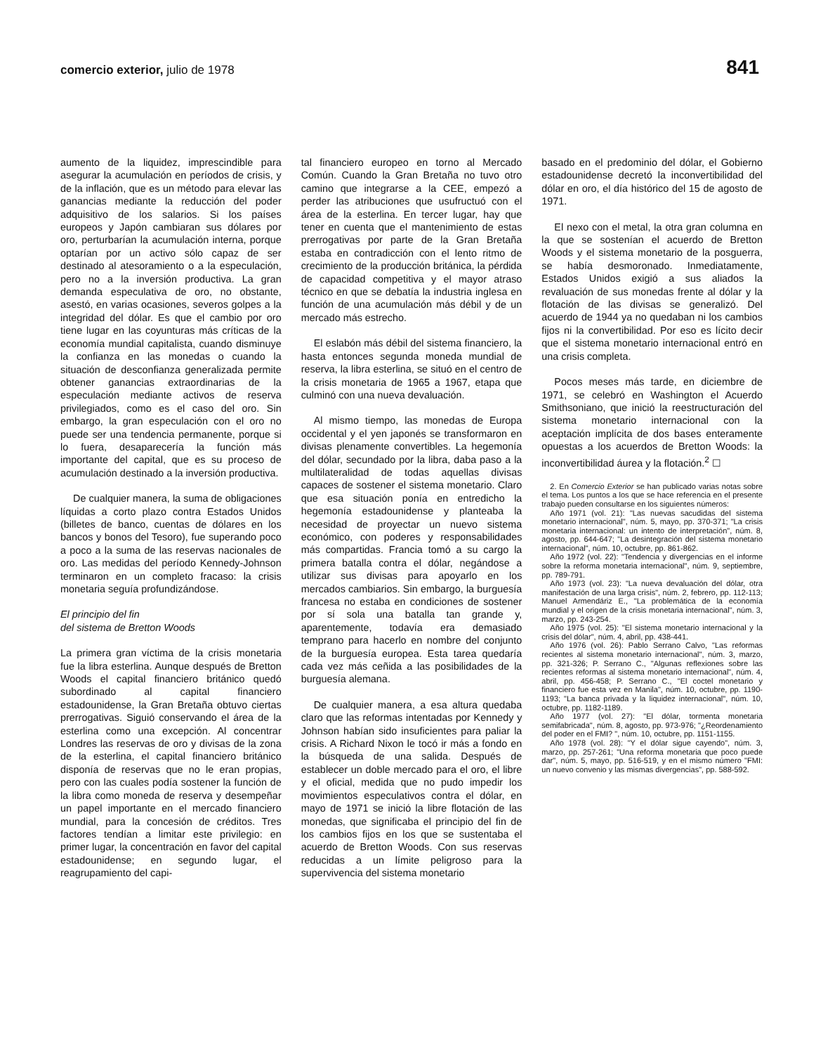comercio exterior, julio de 1978 841
aumento de la liquidez, imprescindible para asegurar la acumulación en períodos de crisis, y de la inflación, que es un método para elevar las ganancias mediante la reducción del poder adquisitivo de los salarios. Si los países europeos y Japón cambiaran sus dólares por oro, perturbarían la acumulación interna, porque optarían por un activo sólo capaz de ser destinado al atesoramiento o a la especulación, pero no a la inversión productiva. La gran demanda especulativa de oro, no obstante, asestó, en varias ocasiones, severos golpes a la integridad del dólar. Es que el cambio por oro tiene lugar en las coyunturas más críticas de la economía mundial capitalista, cuando disminuye la confianza en las monedas o cuando la situación de desconfianza generalizada permite obtener ganancias extraordinarias de la especulación mediante activos de reserva privilegiados, como es el caso del oro. Sin embargo, la gran especulación con el oro no puede ser una tendencia permanente, porque si lo fuera, desaparecería la función más importante del capital, que es su proceso de acumulación destinado a la inversión productiva.
De cualquier manera, la suma de obligaciones líquidas a corto plazo contra Estados Unidos (billetes de banco, cuentas de dólares en los bancos y bonos del Tesoro), fue superando poco a poco a la suma de las reservas nacionales de oro. Las medidas del período Kennedy-Johnson terminaron en un completo fracaso: la crisis monetaria seguía profundizándose.
El principio del fin
del sistema de Bretton Woods
La primera gran víctima de la crisis monetaria fue la libra esterlina. Aunque después de Bretton Woods el capital financiero británico quedó subordinado al capital financiero estadounidense, la Gran Bretaña obtuvo ciertas prerrogativas. Siguió conservando el área de la esterlina como una excepción. Al concentrar Londres las reservas de oro y divisas de la zona de la esterlina, el capital financiero británico disponía de reservas que no le eran propias, pero con las cuales podía sostener la función de la libra como moneda de reserva y desempeñar un papel importante en el mercado financiero mundial, para la concesión de créditos. Tres factores tendían a limitar este privilegio: en primer lugar, la concentración en favor del capital estadounidense; en segundo lugar, el reagrupamiento del capi-
tal financiero europeo en torno al Mercado Común. Cuando la Gran Bretaña no tuvo otro camino que integrarse a la CEE, empezó a perder las atribuciones que usufructuó con el área de la esterlina. En tercer lugar, hay que tener en cuenta que el mantenimiento de estas prerrogativas por parte de la Gran Bretaña estaba en contradicción con el lento ritmo de crecimiento de la producción británica, la pérdida de capacidad competitiva y el mayor atraso técnico en que se debatía la industria inglesa en función de una acumulación más débil y de un mercado más estrecho.
El eslabón más débil del sistema financiero, la hasta entonces segunda moneda mundial de reserva, la libra esterlina, se situó en el centro de la crisis monetaria de 1965 a 1967, etapa que culminó con una nueva devaluación.
Al mismo tiempo, las monedas de Europa occidental y el yen japonés se transformaron en divisas plenamente convertibles. La hegemonía del dólar, secundado por la libra, daba paso a la multilateralidad de todas aquellas divisas capaces de sostener el sistema monetario. Claro que esa situación ponía en entredicho la hegemonía estadounidense y planteaba la necesidad de proyectar un nuevo sistema económico, con poderes y responsabilidades más compartidas. Francia tomó a su cargo la primera batalla contra el dólar, negándose a utilizar sus divisas para apoyarlo en los mercados cambiarios. Sin embargo, la burguesía francesa no estaba en condiciones de sostener por sí sola una batalla tan grande y, aparentemente, todavía era demasiado temprano para hacerlo en nombre del conjunto de la burguesía europea. Esta tarea quedaría cada vez más ceñida a las posibilidades de la burguesía alemana.
De cualquier manera, a esa altura quedaba claro que las reformas intentadas por Kennedy y Johnson habían sido insuficientes para paliar la crisis. A Richard Nixon le tocó ir más a fondo en la búsqueda de una salida. Después de establecer un doble mercado para el oro, el libre y el oficial, medida que no pudo impedir los movimientos especulativos contra el dólar, en mayo de 1971 se inició la libre flotación de las monedas, que significaba el principio del fin de los cambios fijos en los que se sustentaba el acuerdo de Bretton Woods. Con sus reservas reducidas a un límite peligroso para la supervivencia del sistema monetario
basado en el predominio del dólar, el Gobierno estadounidense decretó la inconvertibilidad del dólar en oro, el día histórico del 15 de agosto de 1971.
El nexo con el metal, la otra gran columna en la que se sostenían el acuerdo de Bretton Woods y el sistema monetario de la posguerra, se había desmoronado. Inmediatamente, Estados Unidos exigió a sus aliados la revaluación de sus monedas frente al dólar y la flotación de las divisas se generalizó. Del acuerdo de 1944 ya no quedaban ni los cambios fijos ni la convertibilidad. Por eso es lícito decir que el sistema monetario internacional entró en una crisis completa.
Pocos meses más tarde, en diciembre de 1971, se celebró en Washington el Acuerdo Smithsoniano, que inició la reestructuración del sistema monetario internacional con la aceptación implícita de dos bases enteramente opuestas a los acuerdos de Bretton Woods: la inconvertibilidad áurea y la flotación.<sup>2</sup> ☐
2. En Comercio Exterior se han publicado varias notas sobre el tema. Los puntos a los que se hace referencia en el presente trabajo pueden consultarse en los siguientes números:
Año 1971 (vol. 21): "Las nuevas sacudidas del sistema monetario internacional", núm. 5, mayo, pp. 370-371; "La crisis monetaria internacional: un intento de interpretación", núm. 8, agosto, pp. 644-647; "La desintegración del sistema monetario internacional", núm. 10, octubre, pp. 861-862.
Año 1972 (vol. 22): "Tendencia y divergencias en el informe sobre la reforma monetaria internacional", núm. 9, septiembre, pp. 789-791.
Año 1973 (vol. 23): "La nueva devaluación del dólar, otra manifestación de una larga crisis", núm. 2, febrero, pp. 112-113; Manuel Armendáriz E., "La problemática de la economía mundial y el origen de la crisis monetaria internacional", núm. 3, marzo, pp. 243-254.
Año 1975 (vol. 25): "El sistema monetario internacional y la crisis del dólar", núm. 4, abril, pp. 438-441.
Año 1976 (vol. 26): Pablo Serrano Calvo, "Las reformas recientes al sistema monetario internacional", núm. 3, marzo, pp. 321-326; P. Serrano C., "Algunas reflexiones sobre las recientes reformas al sistema monetario internacional", núm. 4, abril, pp. 456-458; P. Serrano C., "El coctel monetario y financiero fue esta vez en Manila", núm. 10, octubre, pp. 1190-1193; "La banca privada y la liquidez internacional", núm. 10, octubre, pp. 1182-1189.
Año 1977 (vol. 27): "El dólar, tormenta monetaria semifabricada", núm. 8, agosto, pp. 973-976; "¿Reordenamiento del poder en el FMI? ", núm. 10, octubre, pp. 1151-1155.
Año 1978 (vol. 28): "Y el dólar sigue cayendo", núm. 3, marzo, pp. 257-261; "Una reforma monetaria que poco puede dar", núm. 5, mayo, pp. 516-519, y en el mismo número "FMI: un nuevo convenio y las mismas divergencias", pp. 588-592.